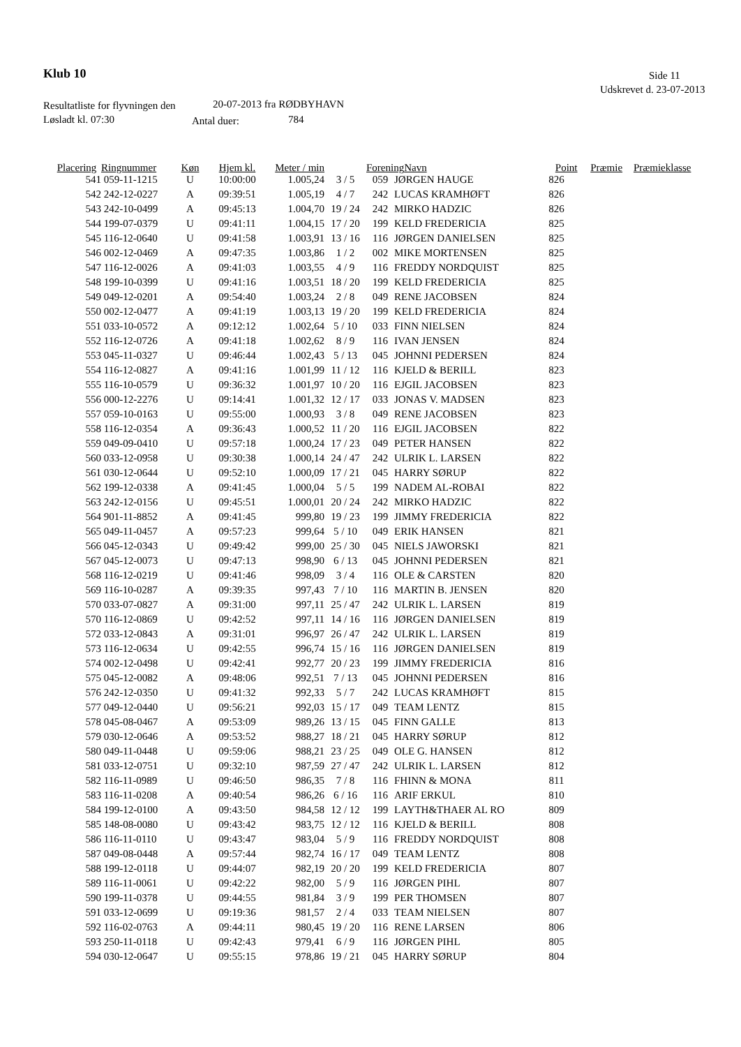Klub 10 Side 11
Udskrevet d. 23-07-2013
Resultatliste for flyvningen den 20-07-2013 fra RØDBYHAVN
Løsladt kl. 07:30 Antal duer: 784
| Placering | Ringnummer | Køn | Hjem kl. | Meter / min | | Forening | Navn | Point | Præmie | Præmieklasse |
| --- | --- | --- | --- | --- | --- | --- | --- | --- | --- | --- |
| 541 | 059-11-1215 | U | 10:00:00 | 1.005,24 | 3 / 5 | 059 | JØRGEN HAUGE | 826 |
| 542 | 242-12-0227 | A | 09:39:51 | 1.005,19 | 4 / 7 | 242 | LUCAS KRAMHØFT | 826 |
| 543 | 242-10-0499 | A | 09:45:13 | 1.004,70 | 19 / 24 | 242 | MIRKO HADZIC | 826 |
| 544 | 199-07-0379 | U | 09:41:11 | 1.004,15 | 17 / 20 | 199 | KELD FREDERICIA | 825 |
| 545 | 116-12-0640 | U | 09:41:58 | 1.003,91 | 13 / 16 | 116 | JØRGEN DANIELSEN | 825 |
| 546 | 002-12-0469 | A | 09:47:35 | 1.003,86 | 1 / 2 | 002 | MIKE MORTENSEN | 825 |
| 547 | 116-12-0026 | A | 09:41:03 | 1.003,55 | 4 / 9 | 116 | FREDDY NORDQUIST | 825 |
| 548 | 199-10-0399 | U | 09:41:16 | 1.003,51 | 18 / 20 | 199 | KELD FREDERICIA | 825 |
| 549 | 049-12-0201 | A | 09:54:40 | 1.003,24 | 2 / 8 | 049 | RENE JACOBSEN | 824 |
| 550 | 002-12-0477 | A | 09:41:19 | 1.003,13 | 19 / 20 | 199 | KELD FREDERICIA | 824 |
| 551 | 033-10-0572 | A | 09:12:12 | 1.002,64 | 5 / 10 | 033 | FINN NIELSEN | 824 |
| 552 | 116-12-0726 | A | 09:41:18 | 1.002,62 | 8 / 9 | 116 | IVAN JENSEN | 824 |
| 553 | 045-11-0327 | U | 09:46:44 | 1.002,43 | 5 / 13 | 045 | JOHNNI PEDERSEN | 824 |
| 554 | 116-12-0827 | A | 09:41:16 | 1.001,99 | 11 / 12 | 116 | KJELD & BERILL | 823 |
| 555 | 116-10-0579 | U | 09:36:32 | 1.001,97 | 10 / 20 | 116 | EJGIL JACOBSEN | 823 |
| 556 | 000-12-2276 | U | 09:14:41 | 1.001,32 | 12 / 17 | 033 | JONAS V. MADSEN | 823 |
| 557 | 059-10-0163 | U | 09:55:00 | 1.000,93 | 3 / 8 | 049 | RENE JACOBSEN | 823 |
| 558 | 116-12-0354 | A | 09:36:43 | 1.000,52 | 11 / 20 | 116 | EJGIL JACOBSEN | 822 |
| 559 | 049-09-0410 | U | 09:57:18 | 1.000,24 | 17 / 23 | 049 | PETER HANSEN | 822 |
| 560 | 033-12-0958 | U | 09:30:38 | 1.000,14 | 24 / 47 | 242 | ULRIK L. LARSEN | 822 |
| 561 | 030-12-0644 | U | 09:52:10 | 1.000,09 | 17 / 21 | 045 | HARRY SØRUP | 822 |
| 562 | 199-12-0338 | A | 09:41:45 | 1.000,04 | 5 / 5 | 199 | NADEM AL-ROBAI | 822 |
| 563 | 242-12-0156 | U | 09:45:51 | 1.000,01 | 20 / 24 | 242 | MIRKO HADZIC | 822 |
| 564 | 901-11-8852 | A | 09:41:45 | 999,80 | 19 / 23 | 199 | JIMMY FREDERICIA | 822 |
| 565 | 049-11-0457 | A | 09:57:23 | 999,64 | 5 / 10 | 049 | ERIK HANSEN | 821 |
| 566 | 045-12-0343 | U | 09:49:42 | 999,00 | 25 / 30 | 045 | NIELS JAWORSKI | 821 |
| 567 | 045-12-0073 | U | 09:47:13 | 998,90 | 6 / 13 | 045 | JOHNNI PEDERSEN | 821 |
| 568 | 116-12-0219 | U | 09:41:46 | 998,09 | 3 / 4 | 116 | OLE & CARSTEN | 820 |
| 569 | 116-10-0287 | A | 09:39:35 | 997,43 | 7 / 10 | 116 | MARTIN B. JENSEN | 820 |
| 570 | 033-07-0827 | A | 09:31:00 | 997,11 | 25 / 47 | 242 | ULRIK L. LARSEN | 819 |
| 570 | 116-12-0869 | U | 09:42:52 | 997,11 | 14 / 16 | 116 | JØRGEN DANIELSEN | 819 |
| 572 | 033-12-0843 | A | 09:31:01 | 996,97 | 26 / 47 | 242 | ULRIK L. LARSEN | 819 |
| 573 | 116-12-0634 | U | 09:42:55 | 996,74 | 15 / 16 | 116 | JØRGEN DANIELSEN | 819 |
| 574 | 002-12-0498 | U | 09:42:41 | 992,77 | 20 / 23 | 199 | JIMMY FREDERICIA | 816 |
| 575 | 045-12-0082 | A | 09:48:06 | 992,51 | 7 / 13 | 045 | JOHNNI PEDERSEN | 816 |
| 576 | 242-12-0350 | U | 09:41:32 | 992,33 | 5 / 7 | 242 | LUCAS KRAMHØFT | 815 |
| 577 | 049-12-0440 | U | 09:56:21 | 992,03 | 15 / 17 | 049 | TEAM LENTZ | 815 |
| 578 | 045-08-0467 | A | 09:53:09 | 989,26 | 13 / 15 | 045 | FINN GALLE | 813 |
| 579 | 030-12-0646 | A | 09:53:52 | 988,27 | 18 / 21 | 045 | HARRY SØRUP | 812 |
| 580 | 049-11-0448 | U | 09:59:06 | 988,21 | 23 / 25 | 049 | OLE G. HANSEN | 812 |
| 581 | 033-12-0751 | U | 09:32:10 | 987,59 | 27 / 47 | 242 | ULRIK L. LARSEN | 812 |
| 582 | 116-11-0989 | U | 09:46:50 | 986,35 | 7 / 8 | 116 | FHINN & MONA | 811 |
| 583 | 116-11-0208 | A | 09:40:54 | 986,26 | 6 / 16 | 116 | ARIF ERKUL | 810 |
| 584 | 199-12-0100 | A | 09:43:50 | 984,58 | 12 / 12 | 199 | LAYTH&THAER AL RO | 809 |
| 585 | 148-08-0080 | U | 09:43:42 | 983,75 | 12 / 12 | 116 | KJELD & BERILL | 808 |
| 586 | 116-11-0110 | U | 09:43:47 | 983,04 | 5 / 9 | 116 | FREDDY NORDQUIST | 808 |
| 587 | 049-08-0448 | A | 09:57:44 | 982,74 | 16 / 17 | 049 | TEAM LENTZ | 808 |
| 588 | 199-12-0118 | U | 09:44:07 | 982,19 | 20 / 20 | 199 | KELD FREDERICIA | 807 |
| 589 | 116-11-0061 | U | 09:42:22 | 982,00 | 5 / 9 | 116 | JØRGEN PIHL | 807 |
| 590 | 199-11-0378 | U | 09:44:55 | 981,84 | 3 / 9 | 199 | PER THOMSEN | 807 |
| 591 | 033-12-0699 | U | 09:19:36 | 981,57 | 2 / 4 | 033 | TEAM NIELSEN | 807 |
| 592 | 116-02-0763 | A | 09:44:11 | 980,45 | 19 / 20 | 116 | RENE LARSEN | 806 |
| 593 | 250-11-0118 | U | 09:42:43 | 979,41 | 6 / 9 | 116 | JØRGEN PIHL | 805 |
| 594 | 030-12-0647 | U | 09:55:15 | 978,86 | 19 / 21 | 045 | HARRY SØRUP | 804 |